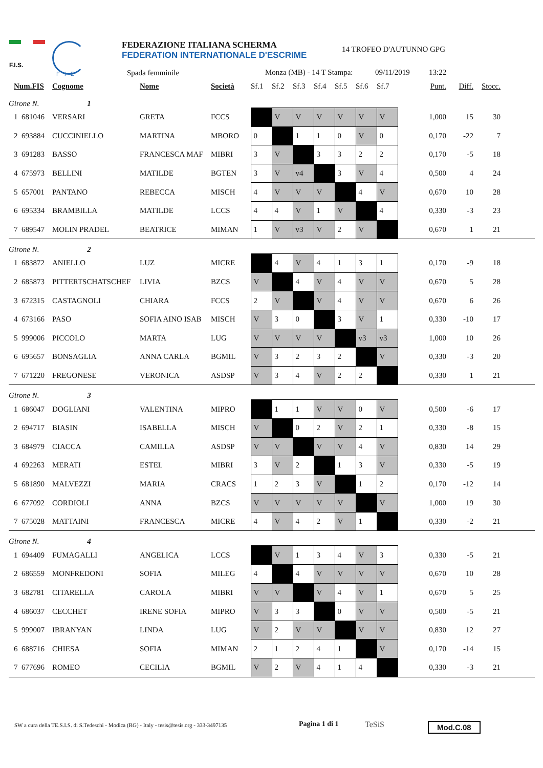F.I.S.
FIE
FEDERAZIONE ITALIANA SCHERMA
FEDERATION INTERNATIONALE D'ESCRIME
Spada femminile
14 TROFEO D'AUTUNNO GPG
Monza (MB) - 14 T Stampa: 09/11/2019 13:22
| Num.FIS | | Cognome | Nome | Società | Sf.1 | Sf.2 | Sf.3 | Sf.4 | Sf.5 | Sf.6 | Sf.7 | Punt. | Diff. | Stocc. | |
| --- | --- | --- | --- | --- | --- | --- | --- | --- | --- | --- | --- | --- | --- | --- | --- |
| Girone N. 1 | | | | | | | | | | | | | | | |
| 1 | 681046 | VERSARI | GRETA | FCCS | | V | V | V | V | V | V | 1,000 | 15 | 30 | |
| 2 | 693884 | CUCCINIELLO | MARTINA | MBORO | 0 | | 1 | 1 | 0 | V | 0 | 0,170 | -22 | 7 | |
| 3 | 691283 | BASSO | FRANCESCA MAF | MIBRI | 3 | V | | 3 | 3 | 2 | 2 | 0,170 | -5 | 18 | |
| 4 | 675973 | BELLINI | MATILDE | BGTEN | 3 | V | v4 | | 3 | V | 4 | 0,500 | 4 | 24 | |
| 5 | 657001 | PANTANO | REBECCA | MISCH | 4 | V | V | V | | 4 | V | 0,670 | 10 | 28 | |
| 6 | 695334 | BRAMBILLA | MATILDE | LCCS | 4 | 4 | V | 1 | V | | 4 | 0,330 | -3 | 23 | |
| 7 | 689547 | MOLIN PRADEL | BEATRICE | MIMAN | 1 | V | v3 | V | 2 | V | | 0,670 | 1 | 21 | |
| Girone N. 2 | | | | | | | | | | | | | | | |
| 1 | 683872 | ANIELLO | LUZ | MICRE | | 4 | V | 4 | 1 | 3 | 1 | 0,170 | -9 | 18 | |
| 2 | 685873 | PITTERTSCHATSCHEF | LIVIA | BZCS | V | | 4 | V | 4 | V | V | 0,670 | 5 | 28 | |
| 3 | 672315 | CASTAGNOLI | CHIARA | FCCS | 2 | V | | V | 4 | V | V | 0,670 | 6 | 26 | |
| 4 | 673166 | PASO | SOFIA AINO ISAB | MISCH | V | 3 | 0 | | 3 | V | 1 | 0,330 | -10 | 17 | |
| 5 | 999006 | PICCOLO | MARTA | LUG | V | V | V | V | | v3 | v3 | 1,000 | 10 | 26 | |
| 6 | 695657 | BONSAGLIA | ANNA CARLA | BGMIL | V | 3 | 2 | 3 | 2 | | V | 0,330 | -3 | 20 | |
| 7 | 671220 | FREGONESE | VERONICA | ASDSP | V | 3 | 4 | V | 2 | 2 | | 0,330 | 1 | 21 | |
| Girone N. 3 | | | | | | | | | | | | | | | |
| 1 | 686047 | DOGLIANI | VALENTINA | MIPRO | | 1 | 1 | V | V | 0 | V | 0,500 | -6 | 17 | |
| 2 | 694717 | BIASIN | ISABELLA | MISCH | V | | 0 | 2 | V | 2 | 1 | 0,330 | -8 | 15 | |
| 3 | 684979 | CIACCA | CAMILLA | ASDSP | V | V | | V | V | 4 | V | 0,830 | 14 | 29 | |
| 4 | 692263 | MERATI | ESTEL | MIBRI | 3 | V | 2 | | 1 | 3 | V | 0,330 | -5 | 19 | |
| 5 | 681890 | MALVEZZI | MARIA | CRACS | 1 | 2 | 3 | V | | 1 | 2 | 0,170 | -12 | 14 | |
| 6 | 677092 | CORDIOLI | ANNA | BZCS | V | V | V | V | V | | V | 1,000 | 19 | 30 | |
| 7 | 675028 | MATTAINI | FRANCESCA | MICRE | 4 | V | 4 | 2 | V | 1 | | 0,330 | -2 | 21 | |
| Girone N. 4 | | | | | | | | | | | | | | | |
| 1 | 694409 | FUMAGALLI | ANGELICA | LCCS | | V | 1 | 3 | 4 | V | 3 | 0,330 | -5 | 21 | |
| 2 | 686559 | MONFREDONI | SOFIA | MILEG | 4 | | 4 | V | V | V | V | 0,670 | 10 | 28 | |
| 3 | 682781 | CITARELLA | CAROLA | MIBRI | V | V | | V | 4 | V | 1 | 0,670 | 5 | 25 | |
| 4 | 686037 | CECCHET | IRENE SOFIA | MIPRO | V | 3 | 3 | | 0 | V | V | 0,500 | -5 | 21 | |
| 5 | 999007 | IBRANYAN | LINDA | LUG | V | 2 | V | V | | V | V | 0,830 | 12 | 27 | |
| 6 | 688716 | CHIESA | SOFIA | MIMAN | 2 | 1 | 2 | 4 | 1 | | V | 0,170 | -14 | 15 | |
| 7 | 677696 | ROMEO | CECILIA | BGMIL | V | 2 | V | 4 | 1 | 4 | | 0,330 | -3 | 21 | |
SW a cura della TE.S.I.S. di S.Tedeschi - Modica (RG) - Italy - tesis@tesis.org - 333-3497135
Pagina 1 di 1 TeSiS Mod.C.08